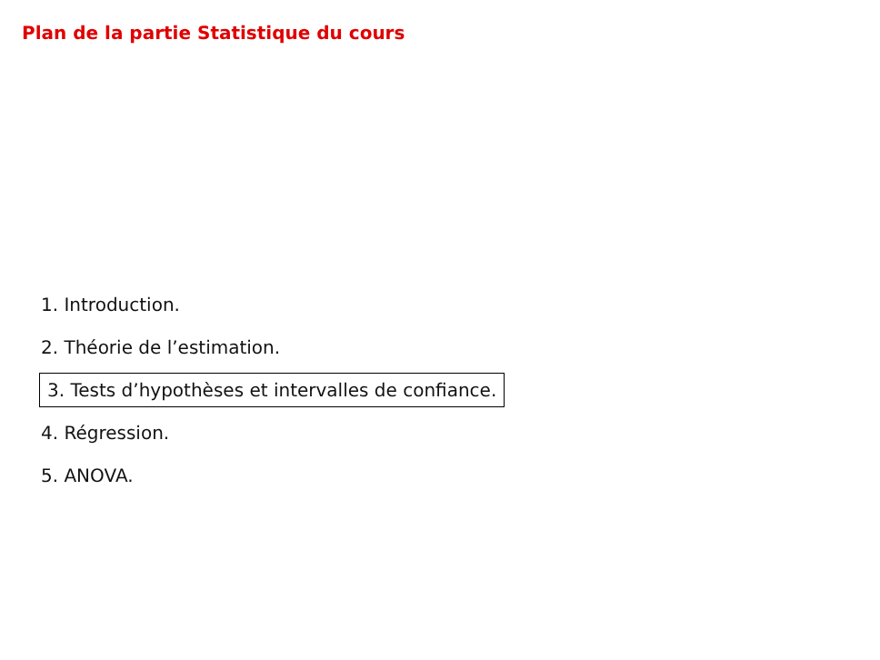Plan de la partie Statistique du cours
1. Introduction.
2. Théorie de l’estimation.
3. Tests d’hypothèses et intervalles de confiance.
4. Régression.
5. ANOVA.